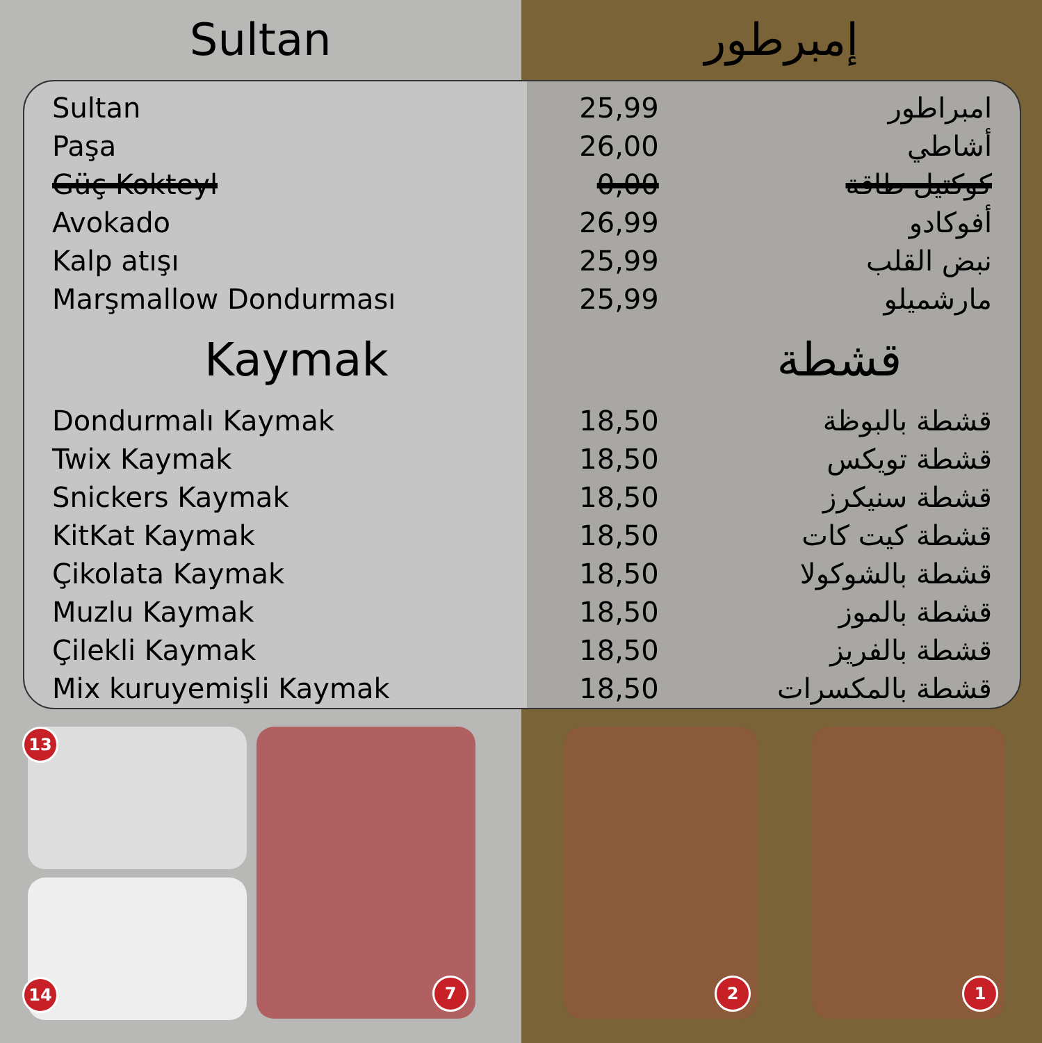Sultan إمبرطور
| Sultan | 25,99 | امبراطور |
| Paşa | 26,00 | أشاطي |
| Güç Kokteyl | 0,00 | كوكتيل طاقة |
| Avokado | 26,99 | أفوكادو |
| Kalp atışı | 25,99 | نبض القلب |
| Marşmallow Dondurması | 25,99 | مارشميلو |
| Kaymak | | قشطة |
| Dondurmalı Kaymak | 18,50 | قشطة بالبوظة |
| Twix Kaymak | 18,50 | قشطة تويكس |
| Snickers Kaymak | 18,50 | قشطة سنيكرز |
| KitKat Kaymak | 18,50 | قشطة كيت كات |
| Çikolata Kaymak | 18,50 | قشطة بالشوكولا |
| Muzlu Kaymak | 18,50 | قشطة بالموز |
| Çilekli Kaymak | 18,50 | قشطة بالفريز |
| Mix kuruyemişli Kaymak | 18,50 | قشطة بالمكسرات |
13
14
7
2
1